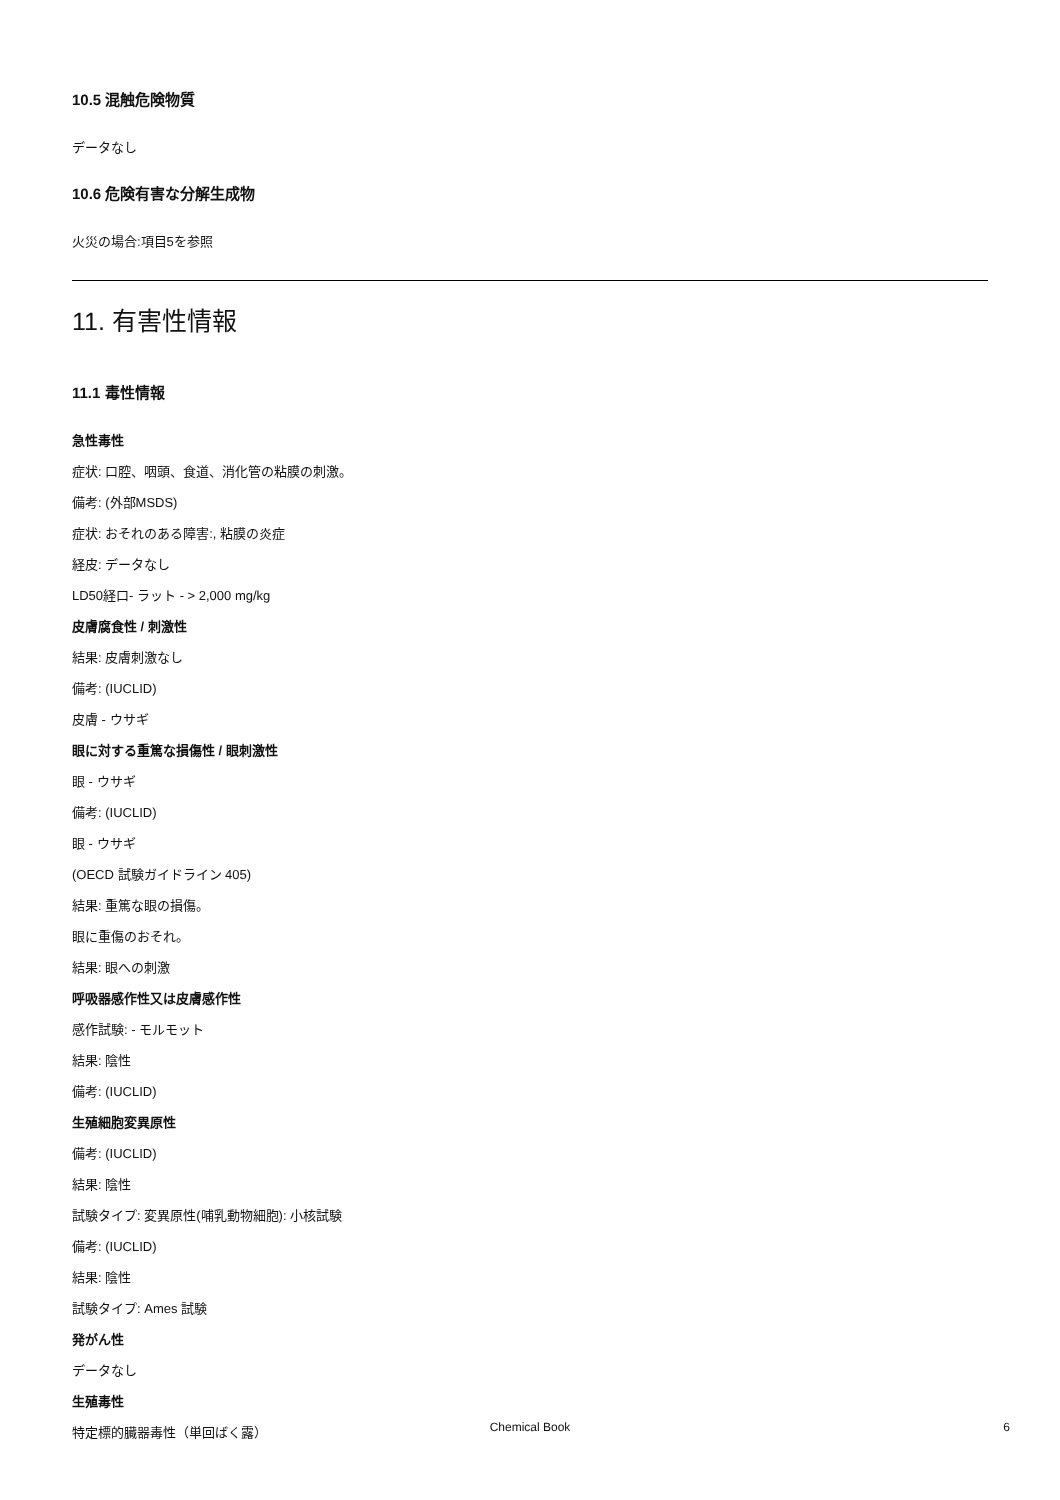10.5 混触危険物質
データなし
10.6 危険有害な分解生成物
火災の場合:項目5を参照
11. 有害性情報
11.1 毒性情報
急性毒性
症状: 口腔、咽頭、食道、消化管の粘膜の刺激。
備考: (外部MSDS)
症状: おそれのある障害:, 粘膜の炎症
経皮: データなし
LD50経口- ラット - > 2,000 mg/kg
皮膚腐食性 / 刺激性
結果: 皮膚刺激なし
備考: (IUCLID)
皮膚 - ウサギ
眼に対する重篤な損傷性 / 眼刺激性
眼 - ウサギ
備考: (IUCLID)
眼 - ウサギ
(OECD 試験ガイドライン 405)
結果: 重篤な眼の損傷。
眼に重傷のおそれ。
結果: 眼への刺激
呼吸器感作性又は皮膚感作性
感作試験: - モルモット
結果: 陰性
備考: (IUCLID)
生殖細胞変異原性
備考: (IUCLID)
結果: 陰性
試験タイプ: 変異原性(哺乳動物細胞): 小核試験
備考: (IUCLID)
結果: 陰性
試験タイプ: Ames 試験
発がん性
データなし
生殖毒性
特定標的臓器毒性（単回ばく露）
Chemical Book 6